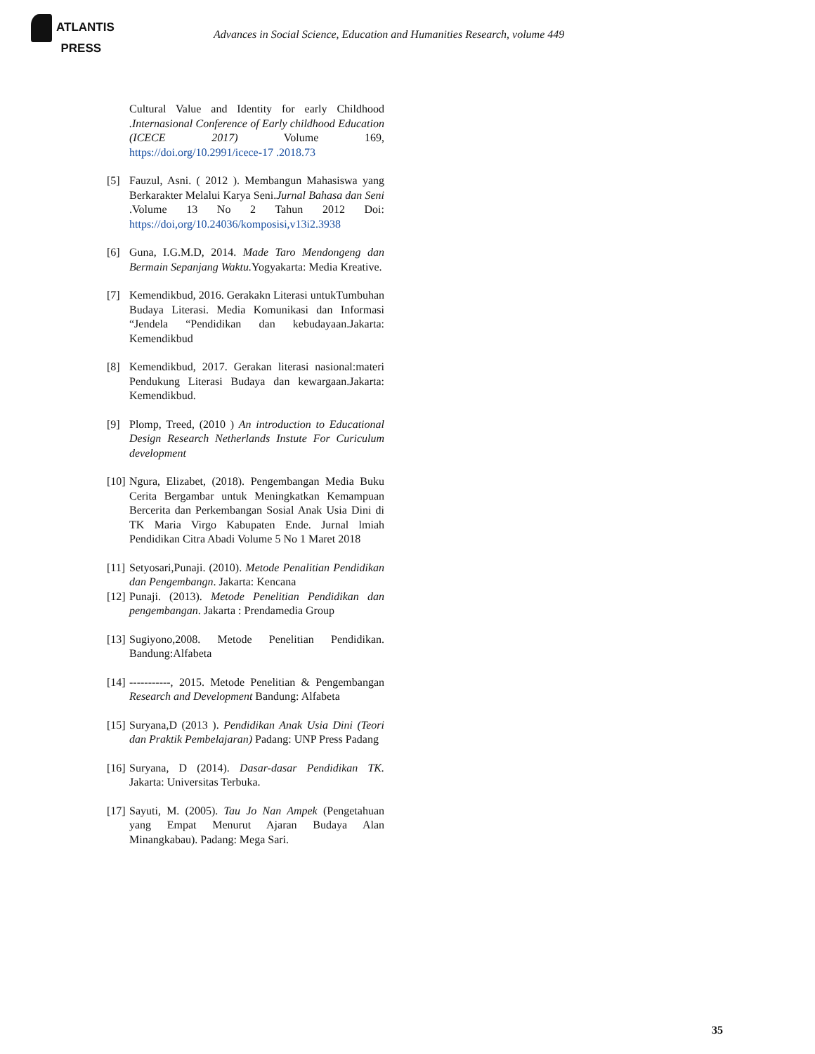ATLANTIS
PRESS
Advances in Social Science, Education and Humanities Research, volume 449
Cultural Value and Identity for early Childhood .Internasional Conference of Early childhood Education (ICECE 2017) Volume 169, https://doi.org/10.2991/icece-17 .2018.73
[5] Fauzul, Asni. ( 2012 ). Membangun Mahasiswa yang Berkarakter Melalui Karya Seni.Jurnal Bahasa dan Seni .Volume 13 No 2 Tahun 2012 Doi: https://doi,org/10.24036/komposisi,v13i2.3938
[6] Guna, I.G.M.D, 2014. Made Taro Mendongeng dan Bermain Sepanjang Waktu. Yogyakarta: Media Kreative.
[7] Kemendikbud, 2016. Gerakakn Literasi untukTumbuhan Budaya Literasi. Media Komunikasi dan Informasi “Jendela “Pendidikan dan kebudayaan.Jakarta: Kemendikbud
[8] Kemendikbud, 2017. Gerakan literasi nasional:materi Pendukung Literasi Budaya dan kewargaan.Jakarta: Kemendikbud.
[9] Plomp, Treed, (2010 ) An introduction to Educational Design Research Netherlands Instute For Curiculum development
[10]
Ngura, Elizabet, (2018). Pengembangan Media Buku Cerita Bergambar untuk Meningkatkan Kemampuan Bercerita dan Perkembangan Sosial Anak Usia Dini di TK Maria Virgo Kabupaten Ende. Jurnal lmiah Pendidikan Citra Abadi Volume 5 No 1 Maret 2018
[11]
Setyosari,Punaji. (2010). Metode Penalitian Pendidikan dan Pengembangn. Jakarta: Kencana
[12]
Punaji. (2013). Metode Penelitian Pendidikan dan pengembangan. Jakarta : Prendamedia Group
[13]
Sugiyono,2008. Metode Penelitian Pendidikan. Bandung:Alfabeta
[14]
-----------, 2015. Metode Penelitian & Pengembangan Research and Development Bandung: Alfabeta
[15]
Suryana,D (2013 ). Pendidikan Anak Usia Dini (Teori dan Praktik Pembelajaran) Padang: UNP Press Padang
[16]
Suryana, D (2014). Dasar-dasar Pendidikan TK. Jakarta: Universitas Terbuka.
[17]
Sayuti, M. (2005). Tau Jo Nan Ampek (Pengetahuan yang Empat Menurut Ajaran Budaya Alan Minangkabau). Padang: Mega Sari.
35